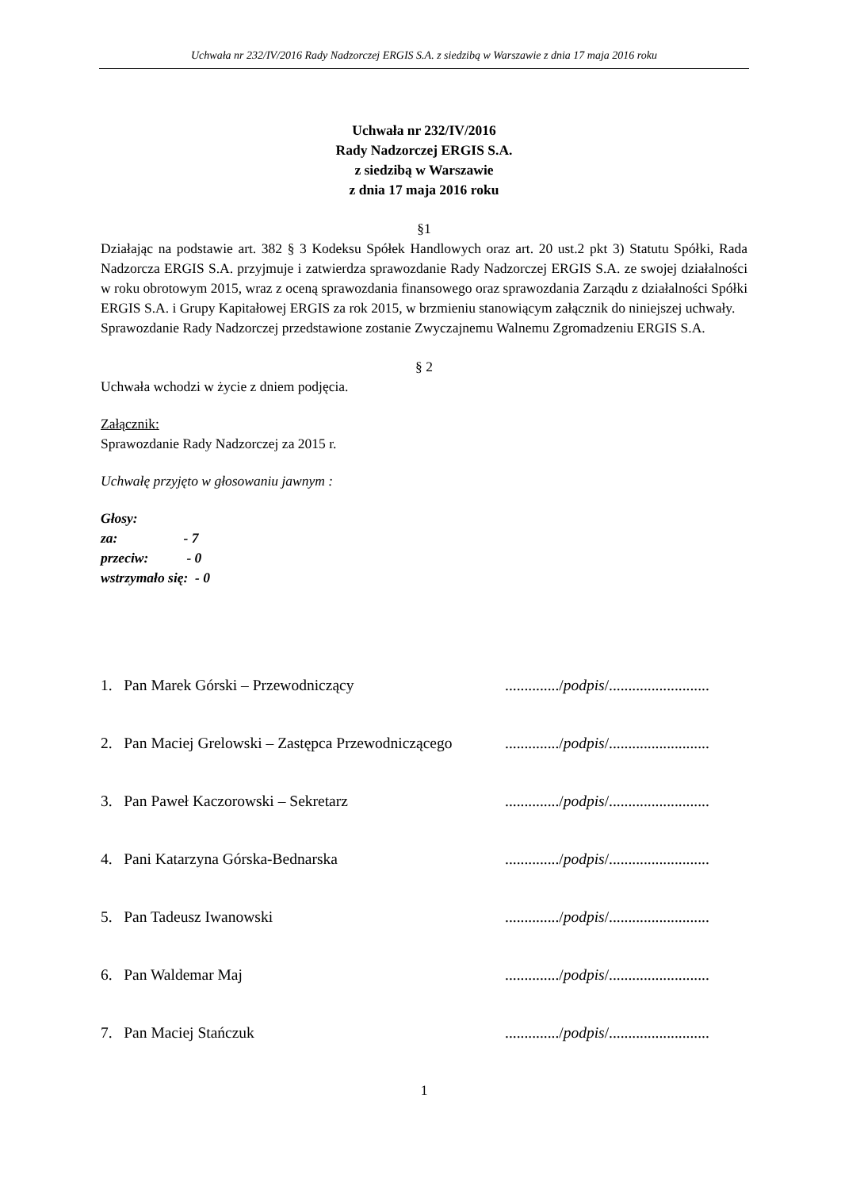Uchwała nr 232/IV/2016 Rady Nadzorczej ERGIS S.A. z siedzibą w Warszawie z dnia 17 maja 2016 roku
Uchwała nr 232/IV/2016
Rady Nadzorczej ERGIS S.A.
z siedzibą w Warszawie
z dnia 17 maja 2016 roku
§1
Działając na podstawie art. 382 § 3 Kodeksu Spółek Handlowych oraz art. 20 ust.2 pkt 3) Statutu Spółki, Rada Nadzorcza ERGIS S.A. przyjmuje i zatwierdza sprawozdanie Rady Nadzorczej ERGIS S.A. ze swojej działalności w roku obrotowym 2015, wraz z oceną sprawozdania finansowego oraz sprawozdania Zarządu z działalności Spółki ERGIS S.A. i Grupy Kapitałowej ERGIS za rok 2015, w brzmieniu stanowiącym załącznik do niniejszej uchwały.
Sprawozdanie Rady Nadzorczej przedstawione zostanie Zwyczajnemu Walnemu Zgromadzeniu ERGIS S.A.
§ 2
Uchwała wchodzi w życie z dniem podjęcia.
Załącznik:
Sprawozdanie Rady Nadzorczej za 2015 r.
Uchwałę przyjęto w głosowaniu jawnym :
Głosy:
za: - 7
przeciw: - 0
wstrzymało się: - 0
1. Pan Marek Górski – Przewodniczący............../podpis/..........................
2. Pan Maciej Grelowski – Zastępca Przewodniczącego............../podpis/..........................
3. Pan Paweł Kaczorowski – Sekretarz............../podpis/..........................
4. Pani Katarzyna Górska-Bednarska............../podpis/..........................
5. Pan Tadeusz Iwanowski............../podpis/..........................
6. Pan Waldemar Maj............../podpis/..........................
7. Pan Maciej Stańczuk............../podpis/..........................
1